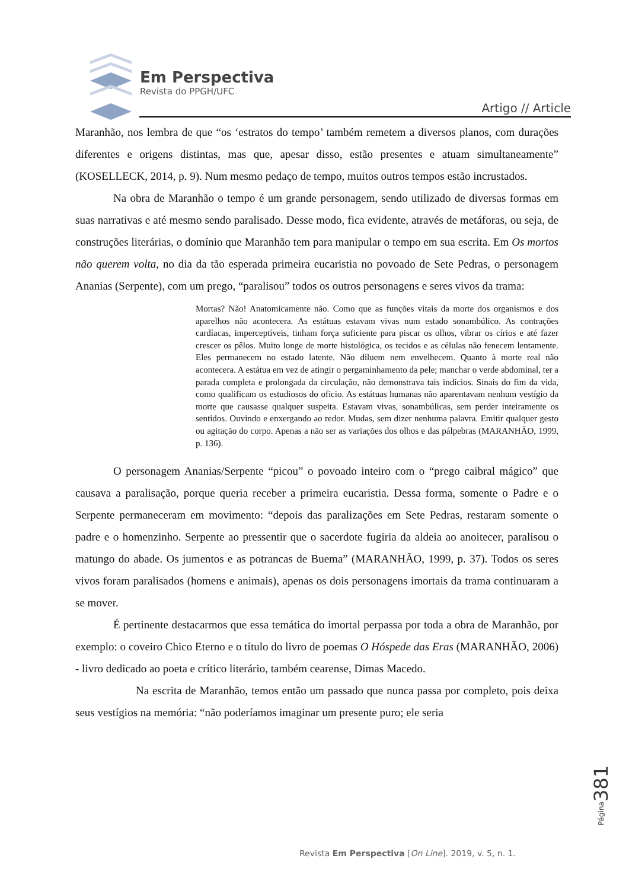Em Perspectiva
Revista do PPGH/UFC
Artigo // Article
Maranhão, nos lembra de que “os ‘estratos do tempo’ também remetem a diversos planos, com durações diferentes e origens distintas, mas que, apesar disso, estão presentes e atuam simultaneamente” (KOSELLECK, 2014, p. 9). Num mesmo pedaço de tempo, muitos outros tempos estão incrustados.
Na obra de Maranhão o tempo é um grande personagem, sendo utilizado de diversas formas em suas narrativas e até mesmo sendo paralisado. Desse modo, fica evidente, através de metáforas, ou seja, de construções literárias, o domínio que Maranhão tem para manipular o tempo em sua escrita. Em Os mortos não querem volta, no dia da tão esperada primeira eucaristia no povoado de Sete Pedras, o personagem Ananias (Serpente), com um prego, “paralisou” todos os outros personagens e seres vivos da trama:
Mortas? Não! Anatomicamente não. Como que as funções vitais da morte dos organismos e dos aparelhos não acontecera. As estátuas estavam vivas num estado sonambúlico. As contrações cardíacas, imperceptíveis, tinham força suficiente para piscar os olhos, vibrar os círios e até fazer crescer os pêlos. Muito longe de morte histológica, os tecidos e as células não fenecem lentamente. Eles permanecem no estado latente. Não diluem nem envelhecem. Quanto à morte real não acontecera. A estátua em vez de atingir o pergaminhamento da pele; manchar o verde abdominal, ter a parada completa e prolongada da circulação, não demonstrava tais indícios. Sinais do fim da vida, como qualificam os estudiosos do oficio. As estátuas humanas não aparentavam nenhum vestígio da morte que causasse qualquer suspeita. Estavam vivas, sonambúlicas, sem perder inteiramente os sentidos. Ouvindo e enxergando ao redor. Mudas, sem dizer nenhuma palavra. Emitir qualquer gesto ou agitação do corpo. Apenas a não ser as variações dos olhos e das pálpebras (MARANHÃO, 1999, p. 136).
O personagem Ananias/Serpente “picou” o povoado inteiro com o “prego caibral mágico” que causava a paralisação, porque queria receber a primeira eucaristia. Dessa forma, somente o Padre e o Serpente permaneceram em movimento: “depois das paralizações em Sete Pedras, restaram somente o padre e o homenzinho. Serpente ao pressentir que o sacerdote fugiria da aldeia ao anoitecer, paralisou o matungo do abade. Os jumentos e as potrancas de Buema” (MARANHÃO, 1999, p. 37). Todos os seres vivos foram paralisados (homens e animais), apenas os dois personagens imortais da trama continuaram a se mover.
É pertinente destacarmos que essa temática do imortal perpassa por toda a obra de Maranhão, por exemplo: o coveiro Chico Eterno e o título do livro de poemas O Hóspede das Eras (MARANHÃO, 2006) - livro dedicado ao poeta e crítico literário, também cearense, Dimas Macedo.
Na escrita de Maranhão, temos então um passado que nunca passa por completo, pois deixa seus vestígios na memória: “não poderíamos imaginar um presente puro; ele seria
Página 381
Revista Em Perspectiva [On Line]. 2019, v. 5, n. 1.